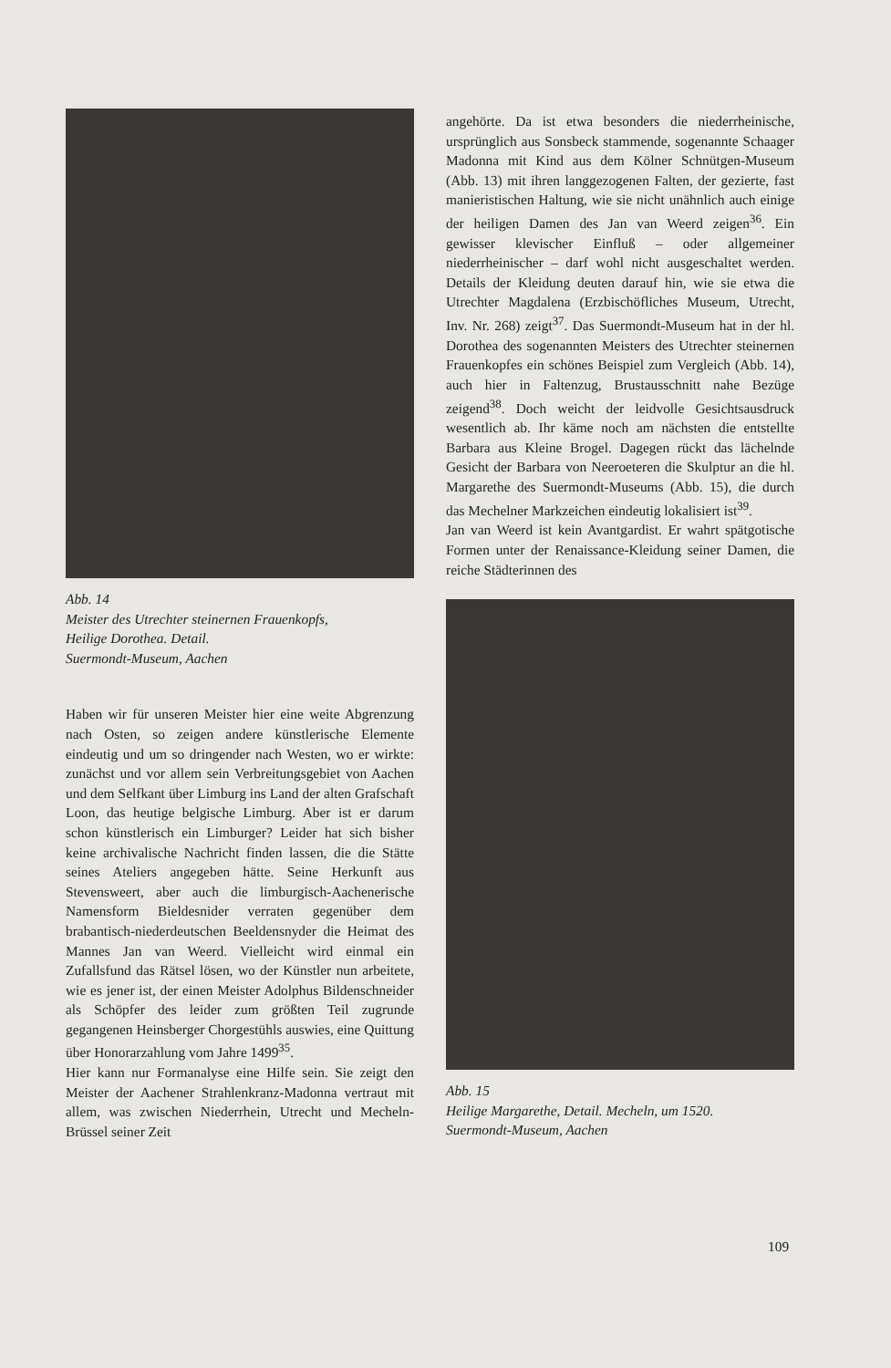Abb. 14
Meister des Utrechter steinernen Frauenkopfs,
Heilige Dorothea. Detail.
Suermondt-Museum, Aachen
Haben wir für unseren Meister hier eine weite Abgrenzung nach Osten, so zeigen andere künstlerische Elemente eindeutig und um so dringender nach Westen, wo er wirkte: zunächst und vor allem sein Verbreitungsgebiet von Aachen und dem Selfkant über Limburg ins Land der alten Grafschaft Loon, das heutige belgische Limburg. Aber ist er darum schon künstlerisch ein Limburger? Leider hat sich bisher keine archivalische Nachricht finden lassen, die die Stätte seines Ateliers angegeben hätte. Seine Herkunft aus Stevensweert, aber auch die limburgisch-Aachenerische Namensform Bieldesnider verraten gegenüber dem brabantisch-niederdeutschen Beeldensnyder die Heimat des Mannes Jan van Weerd. Vielleicht wird einmal ein Zufallsfund das Rätsel lösen, wo der Künstler nun arbeitete, wie es jener ist, der einen Meister Adolphus Bildenschneider als Schöpfer des leider zum größten Teil zugrunde gegangenen Heinsberger Chorgestühls auswies, eine Quittung über Honorarzahlung vom Jahre 1499<sup>35</sup>.
Hier kann nur Formanalyse eine Hilfe sein. Sie zeigt den Meister der Aachener Strahlenkranz-Madonna vertraut mit allem, was zwischen Niederrhein, Utrecht und Mecheln-Brüssel seiner Zeit
angehörte. Da ist etwa besonders die niederrheinische, ursprünglich aus Sonsbeck stammende, sogenannte Schaager Madonna mit Kind aus dem Kölner Schnütgen-Museum (Abb. 13) mit ihren langgezogenen Falten, der gezierte, fast manieristischen Haltung, wie sie nicht unähnlich auch einige der heiligen Damen des Jan van Weerd zeigen<sup>36</sup>. Ein gewisser klevischer Einfluß – oder allgemeiner niederrheinischer – darf wohl nicht ausgeschaltet werden. Details der Kleidung deuten darauf hin, wie sie etwa die Utrechter Magdalena (Erzbischöfliches Museum, Utrecht, Inv. Nr. 268) zeigt<sup>37</sup>. Das Suermondt-Museum hat in der hl. Dorothea des sogenannten Meisters des Utrechter steinernen Frauenkopfes ein schönes Beispiel zum Vergleich (Abb. 14), auch hier in Faltenzug, Brustausschnitt nahe Bezüge zeigend<sup>38</sup>. Doch weicht der leidvolle Gesichtsausdruck wesentlich ab. Ihr käme noch am nächsten die entstellte Barbara aus Kleine Brogel. Dagegen rückt das lächelnde Gesicht der Barbara von Neeroeteren die Skulptur an die hl. Margarethe des Suermondt-Museums (Abb. 15), die durch das Mechelner Markzeichen eindeutig lokalisiert ist<sup>39</sup>.
Jan van Weerd ist kein Avantgardist. Er wahrt spätgotische Formen unter der Renaissance-Kleidung seiner Damen, die reiche Städterinnen des
Abb. 15
Heilige Margarethe, Detail. Mecheln, um 1520.
Suermondt-Museum, Aachen
109